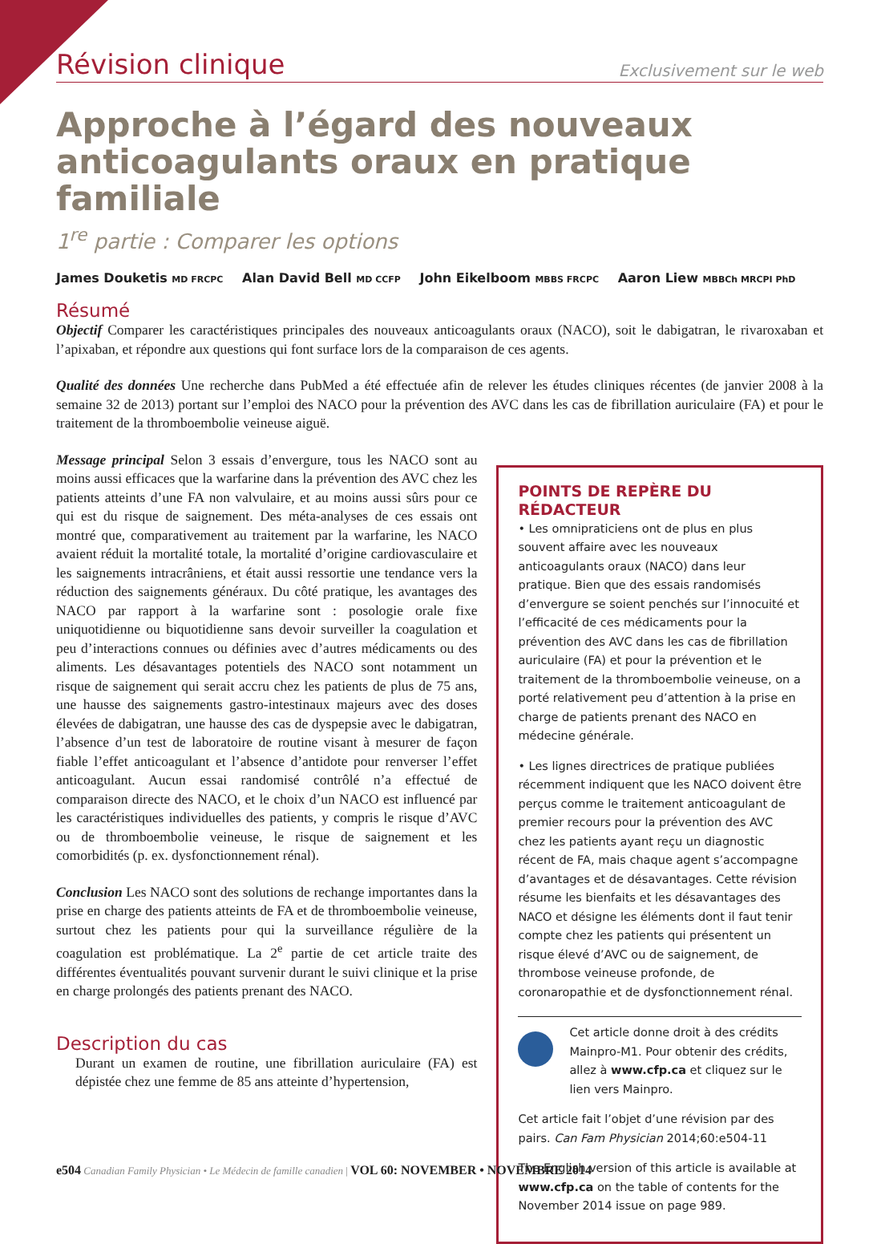Révision clinique
Exclusivement sur le web
Approche à l’égard des nouveaux anticoagulants oraux en pratique familiale
1<sup>re</sup> partie : Comparer les options
James Douketis MD FRCPC Alan David Bell MD CCFP John Eikelboom MBBS FRCPC Aaron Liew MBBCh MRCPI PhD
Résumé
Objectif Comparer les caractéristiques principales des nouveaux anticoagulants oraux (NACO), soit le dabigatran, le rivaroxaban et l’apixaban, et répondre aux questions qui font surface lors de la comparaison de ces agents.
Qualité des données Une recherche dans PubMed a été effectuée afin de relever les études cliniques récentes (de janvier 2008 à la semaine 32 de 2013) portant sur l’emploi des NACO pour la prévention des AVC dans les cas de fibrillation auriculaire (FA) et pour le traitement de la thromboembolie veineuse aiguë.
Message principal Selon 3 essais d’envergure, tous les NACO sont au moins aussi efficaces que la warfarine dans la prévention des AVC chez les patients atteints d’une FA non valvulaire, et au moins aussi sûrs pour ce qui est du risque de saignement. Des méta-analyses de ces essais ont montré que, comparativement au traitement par la warfarine, les NACO avaient réduit la mortalité totale, la mortalité d’origine cardiovasculaire et les saignements intracrâniens, et était aussi ressortie une tendance vers la réduction des saignements généraux. Du côté pratique, les avantages des NACO par rapport à la warfarine sont : posologie orale fixe uniquotidienne ou biquotidienne sans devoir surveiller la coagulation et peu d’interactions connues ou définies avec d’autres médicaments ou des aliments. Les désavantages potentiels des NACO sont notamment un risque de saignement qui serait accru chez les patients de plus de 75 ans, une hausse des saignements gastro-intestinaux majeurs avec des doses élevées de dabigatran, une hausse des cas de dyspepsie avec le dabigatran, l’absence d’un test de laboratoire de routine visant à mesurer de façon fiable l’effet anticoagulant et l’absence d’antidote pour renverser l’effet anticoagulant. Aucun essai randomisé contrôlé n’a effectué de comparaison directe des NACO, et le choix d’un NACO est influencé par les caractéristiques individuelles des patients, y compris le risque d’AVC ou de thromboembolie veineuse, le risque de saignement et les comorbidités (p. ex. dysfonctionnement rénal).
Conclusion Les NACO sont des solutions de rechange importantes dans la prise en charge des patients atteints de FA et de thromboembolie veineuse, surtout chez les patients pour qui la surveillance régulière de la coagulation est problématique. La 2<sup>e</sup> partie de cet article traite des différentes éventualités pouvant survenir durant le suivi clinique et la prise en charge prolongés des patients prenant des NACO.
Description du cas
Durant un examen de routine, une fibrillation auriculaire (FA) est dépistée chez une femme de 85 ans atteinte d’hypertension,
POINTS DE REPÈRE DU RÉDACTEUR
• Les omnipraticiens ont de plus en plus souvent affaire avec les nouveaux anticoagulants oraux (NACO) dans leur pratique. Bien que des essais randomisés d’envergure se soient penchés sur l’innocuité et l’efficacité de ces médicaments pour la prévention des AVC dans les cas de fibrillation auriculaire (FA) et pour la prévention et le traitement de la thromboembolie veineuse, on a porté relativement peu d’attention à la prise en charge de patients prenant des NACO en médecine générale.
• Les lignes directrices de pratique publiées récemment indiquent que les NACO doivent être perçus comme le traitement anticoagulant de premier recours pour la prévention des AVC chez les patients ayant reçu un diagnostic récent de FA, mais chaque agent s’accompagne d’avantages et de désavantages. Cette révision résume les bienfaits et les désavantages des NACO et désigne les éléments dont il faut tenir compte chez les patients qui présentent un risque élevé d’AVC ou de saignement, de thrombose veineuse profonde, de coronaropathie et de dysfonctionnement rénal.
Cet article donne droit à des crédits Mainpro-M1. Pour obtenir des crédits, allez à www.cfp.ca et cliquez sur le lien vers Mainpro.
Cet article fait l’objet d’une révision par des pairs. Can Fam Physician 2014;60:e504-11
The English version of this article is available at www.cfp.ca on the table of contents for the November 2014 issue on page 989.
e504 Canadian Family Physician • Le Médecin de famille canadien | VOL 60: NOVEMBER • NOVEMBRE 2014